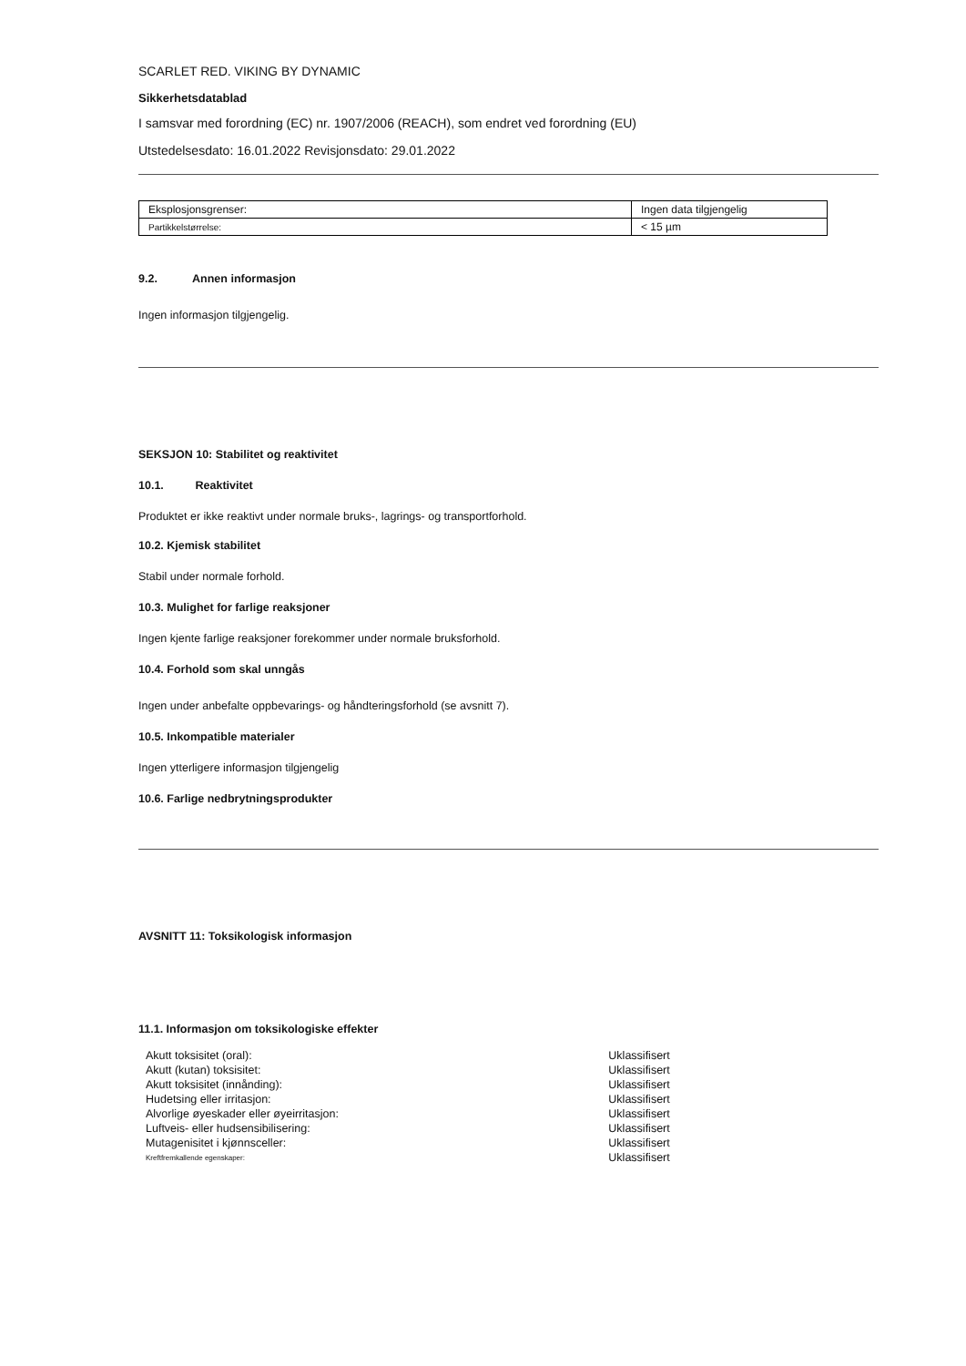SCARLET RED. VIKING BY DYNAMIC
Sikkerhetsdatablad
I samsvar med forordning (EC) nr. 1907/2006 (REACH), som endret ved forordning (EU)
Utstedelsesdato: 16.01.2022 Revisjonsdato: 29.01.2022
| Eksplosjonsgrenser: | Ingen data tilgjengelig |
| Partikkelstørrelse: | < 15 µm |
9.2. Annen informasjon
Ingen informasjon tilgjengelig.
SEKSJON 10: Stabilitet og reaktivitet
10.1. Reaktivitet
Produktet er ikke reaktivt under normale bruks-, lagrings- og transportforhold.
10.2. Kjemisk stabilitet
Stabil under normale forhold.
10.3. Mulighet for farlige reaksjoner
Ingen kjente farlige reaksjoner forekommer under normale bruksforhold.
10.4. Forhold som skal unngås
Ingen under anbefalte oppbevarings- og håndteringsforhold (se avsnitt 7).
10.5. Inkompatible materialer
Ingen ytterligere informasjon tilgjengelig
10.6. Farlige nedbrytningsprodukter
AVSNITT 11: Toksikologisk informasjon
11.1. Informasjon om toksikologiske effekter
| Akutt toksisitet (oral): | Uklassifisert |
| Akutt (kutan) toksisitet: | Uklassifisert |
| Akutt toksisitet (innånding): | Uklassifisert |
| Hudetsing eller irritasjon: | Uklassifisert |
| Alvorlige øyeskader eller øyeirritasjon: | Uklassifisert |
| Luftveis- eller hudsensibilisering: | Uklassifisert |
| Mutagenisitet i kjønnsceller: | Uklassifisert |
| Kreftfremkallende egenskaper: | Uklassifisert |